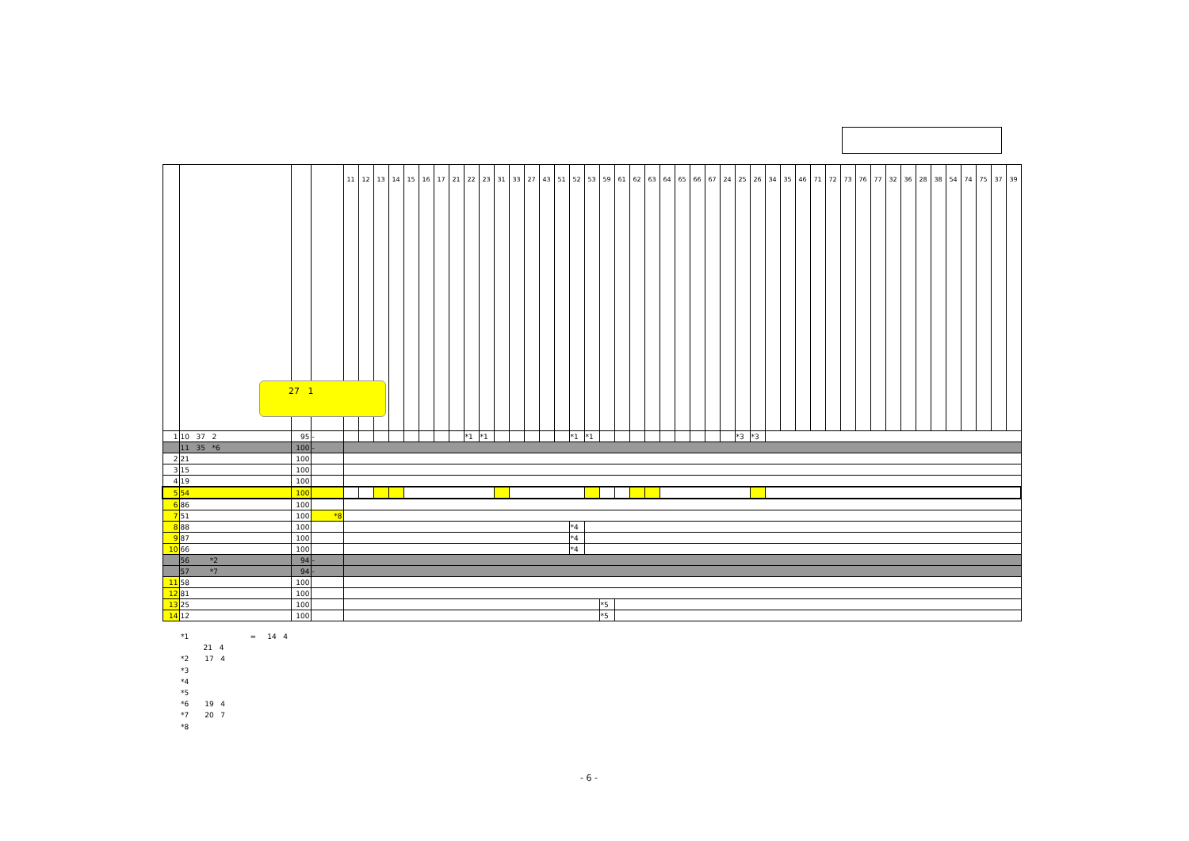| | | | | 11 | 12 | 13 | 14 | 15 | 16 | 17 | 21 | 22 | 23 | 31 | 33 | 27 | 43 | 51 | 52 | 53 | 59 | 61 | 62 | 63 | 64 | 65 | 66 | 67 | 24 | 25 | 26 | 34 | 35 | 46 | 71 | 72 | 73 | 76 | 77 | 32 | 36 | 28 | 38 | 54 | 74 | 75 | 37 | 39 |
| --- | --- | --- | --- | --- | --- | --- | --- | --- | --- | --- | --- | --- | --- | --- | --- | --- | --- | --- | --- | --- | --- | --- | --- | --- | --- | --- | --- | --- | --- | --- | --- | --- | --- | --- | --- | --- | --- | --- | --- | --- | --- | --- | --- | --- | --- | --- | --- | --- |
| 1 | 10 37 2 | 95 | - | | | | | | | | | *1 | *1 | | | | | | *1 | *1 | | | | | | | | | | *3 | *3 | | | | | | | | | | | | | | | | | |
| | 11 35 *6 | 100 | - | | | | | | | | | | | | | | | | | | | | | | | | | | | | | | | | | | | | | | | | | | | | | |
| 2 | 21 | 100 | | | | | | | | | | | | | | | | | | | | | | | | | | | | | | | | | | | | | | | | | | | | | | |
| 3 | 15 | 100 | | | | | | | | | | | | | | | | | | | | | | | | | | | | | | | | | | | | | | | | | | | | | | |
| 4 | 19 | 100 | | | | | | | | | | | | | | | | | | | | | | | | | | | | | | | | | | | | | | | | | | | | | | |
| 5 | 54 | 100 | | | | | | | | | | | | | | | | | | | | | | | | | | | | | | | | | | | | | | | | | | | | | | |
| 6 | 86 | 100 | | | | | | | | | | | | | | | | | | | | | | | | | | | | | | | | | | | | | | | | | | | | | | |
| 7 | 51 | 100 | *8 | | | | | | | | | | | | | | | | | | | | | | | | | | | | | | | | | | | | | | | | | | | | | |
| 8 | 88 | 100 | | | | | | | | | | | | | | | | | *4 | | | | | | | | | | | | | | | | | | | | | | | | | | | | | |
| 9 | 87 | 100 | | | | | | | | | | | | | | | | | *4 | | | | | | | | | | | | | | | | | | | | | | | | | | | | | |
| 10 | 66 | 100 | | | | | | | | | | | | | | | | | *4 | | | | | | | | | | | | | | | | | | | | | | | | | | | | | |
| | 56 *2 | 94 | - | | | | | | | | | | | | | | | | | | | | | | | | | | | | | | | | | | | | | | | | | | | | | |
| | 57 *7 | 94 | - | | | | | | | | | | | | | | | | | | | | | | | | | | | | | | | | | | | | | | | | | | | | | |
| 11 | 58 | 100 | | | | | | | | | | | | | | | | | | | | | | | | | | | | | | | | | | | | | | | | | | | | | | |
| 12 | 81 | 100 | | | | | | | | | | | | | | | | | | | | | | | | | | | | | | | | | | | | | | | | | | | | | | |
| 13 | 25 | 100 | | | | | | | | | | | | | | | | | | | *5 | | | | | | | | | | | | | | | | | | | | | | | | | | | |
| 14 | 12 | 100 | | | | | | | | | | | | | | | | | | | *5 | | | | | | | | | | | | | | | | | | | | | | | | | | | |
27 1
*1 = 14 4
21 4
*2 17 4
*3
*4
*5
*6 19 4
*7 20 7
*8
- 6 -